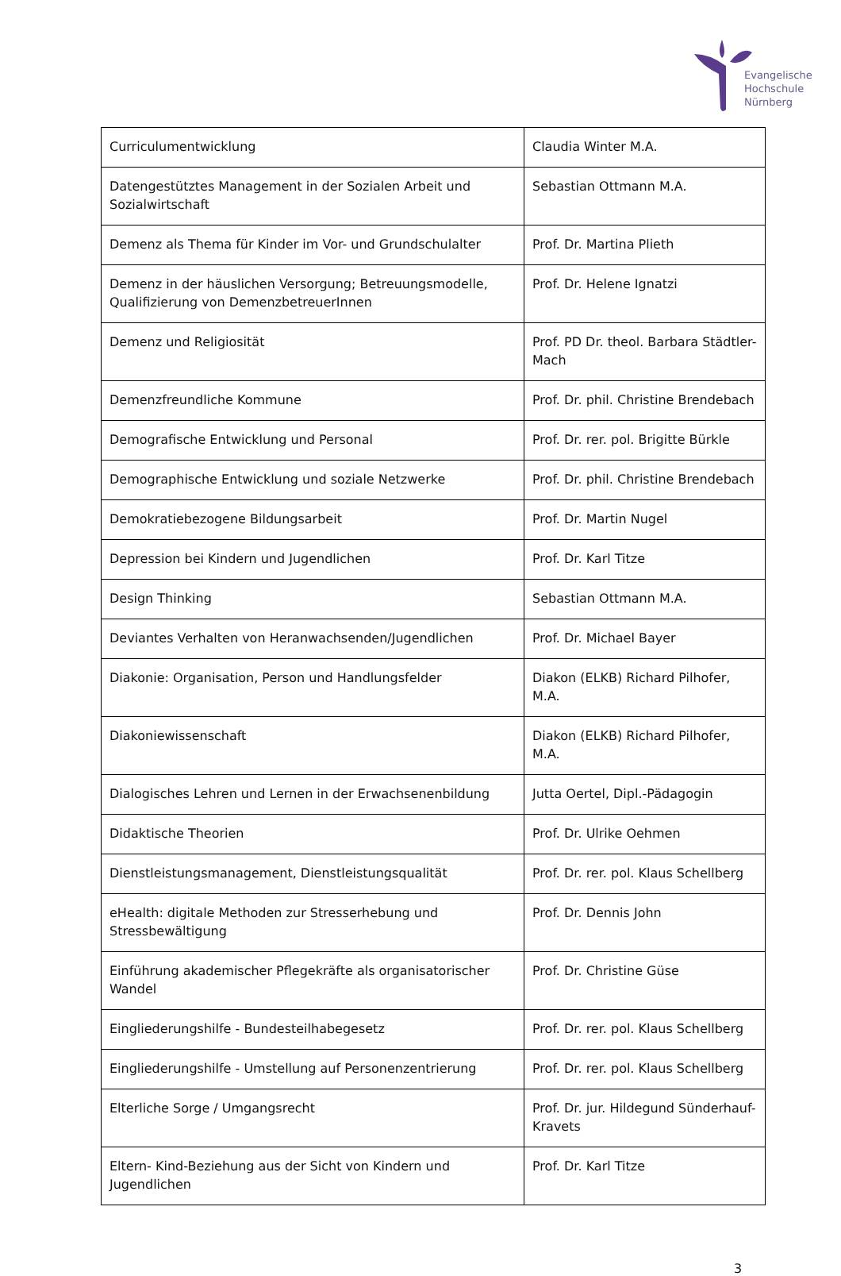Evangelische
Hochschule
Nürnberg
| Curriculumentwicklung | Claudia Winter M.A. |
| Datengestütztes Management in der Sozialen Arbeit und Sozialwirtschaft | Sebastian Ottmann M.A. |
| Demenz als Thema für Kinder im Vor- und Grundschulalter | Prof. Dr. Martina Plieth |
| Demenz in der häuslichen Versorgung; Betreuungsmodelle, Qualifizierung von DemenzbetreuerInnen | Prof. Dr. Helene Ignatzi |
| Demenz und Religiosität | Prof. PD Dr. theol. Barbara Städtler-Mach |
| Demenzfreundliche Kommune | Prof. Dr. phil. Christine Brendebach |
| Demografische Entwicklung und Personal | Prof. Dr. rer. pol. Brigitte Bürkle |
| Demographische Entwicklung und soziale Netzwerke | Prof. Dr. phil. Christine Brendebach |
| Demokratiebezogene Bildungsarbeit | Prof. Dr. Martin Nugel |
| Depression bei Kindern und Jugendlichen | Prof. Dr. Karl Titze |
| Design Thinking | Sebastian Ottmann M.A. |
| Deviantes Verhalten von Heranwachsenden/Jugendlichen | Prof. Dr. Michael Bayer |
| Diakonie: Organisation, Person und Handlungsfelder | Diakon (ELKB) Richard Pilhofer, M.A. |
| Diakoniewissenschaft | Diakon (ELKB) Richard Pilhofer, M.A. |
| Dialogisches Lehren und Lernen in der Erwachsenenbildung | Jutta Oertel, Dipl.-Pädagogin |
| Didaktische Theorien | Prof. Dr. Ulrike Oehmen |
| Dienstleistungsmanagement, Dienstleistungsqualität | Prof. Dr. rer. pol. Klaus Schellberg |
| eHealth: digitale Methoden zur Stresserhebung und Stressbewältigung | Prof. Dr. Dennis John |
| Einführung akademischer Pflegekräfte als organisatorischer Wandel | Prof. Dr. Christine Güse |
| Eingliederungshilfe - Bundesteilhabegesetz | Prof. Dr. rer. pol. Klaus Schellberg |
| Eingliederungshilfe - Umstellung auf Personenzentrierung | Prof. Dr. rer. pol. Klaus Schellberg |
| Elterliche Sorge / Umgangsrecht | Prof. Dr. jur. Hildegund Sünderhauf-Kravets |
| Eltern- Kind-Beziehung aus der Sicht von Kindern und Jugendlichen | Prof. Dr. Karl Titze |
3